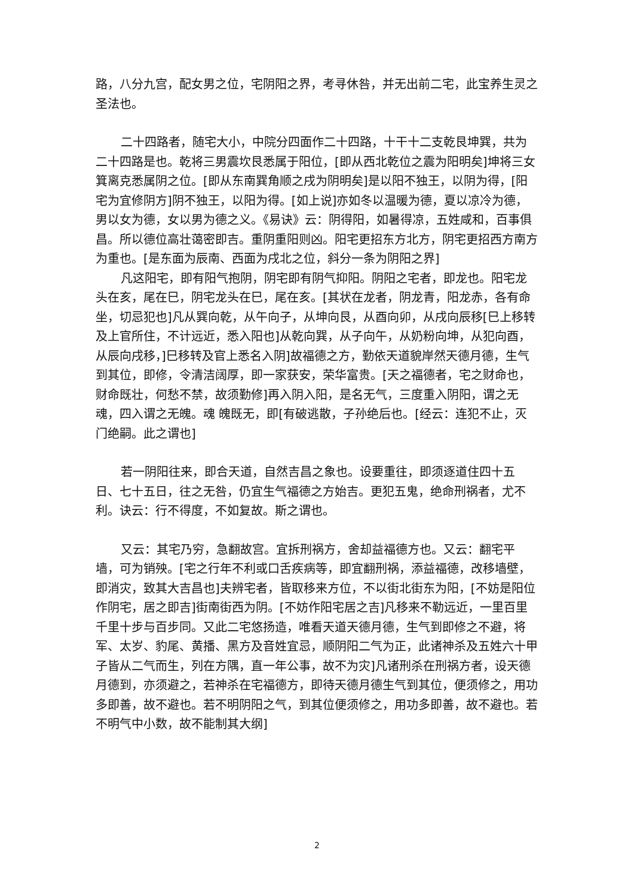路，八分九宫，配女男之位，宅阴阳之界，考寻休咎，并无出前二宅，此宝养生灵之圣法也。
二十四路者，随宅大小，中院分四面作二十四路，十干十二支乾艮坤巽，共为二十四路是也。乾将三男震坎艮悉属于阳位，[即从西北乾位之震为阳明矣]坤将三女箕离克悉属阴之位。[即从东南巽角顺之戌为阴明矣]是以阳不独王，以阴为得，[阳宅为宜修阴方]阴不独王，以阳为得。[如上说]亦如冬以温暖为德，夏以凉冷为德，男以女为德，女以男为德之义。《易诀》云：阴得阳，如暑得凉，五姓咸和，百事俱昌。所以德位高壮蔼密即吉。重阴重阳则凶。阳宅更招东方北方，阴宅更招西方南方为重也。[是东面为辰南、西面为戌北之位，斜分一条为阴阳之界]
凡这阳宅，即有阳气抱阴，阴宅即有阴气抑阳。阴阳之宅者，即龙也。阳宅龙头在亥，尾在巳，阴宅龙头在巳，尾在亥。[其状在龙者，阴龙青，阳龙赤，各有命坐，切忌犯也]凡从巽向乾，从午向子，从坤向艮，从酉向卯，从戌向辰移[巳上移转及上官所住，不计远近，悉入阳也]从乾向巽，从子向午，从奶粉向坤，从犯向酉，从辰向戌移，]巳移转及官上悉名入阴]故福德之方，勤依天道貌岸然天德月德，生气到其位，即修，令清洁阔厚，即一家获安，荣华富贵。[天之福德者，宅之财命也，财命既壮，何愁不禁，故须勤修]再入阴入阳，是名无气，三度重入阴阳，谓之无魂，四入谓之无魄。魂 魄既无，即[有破逃散，子孙绝后也。[经云：连犯不止，灭门绝嗣。此之谓也]
若一阴阳往来，即合天道，自然吉昌之象也。设要重往，即须逐道住四十五日、七十五日，往之无咎，仍宜生气福德之方始吉。更犯五鬼，绝命刑祸者，尤不利。诀云：行不得度，不如复故。斯之谓也。
又云：其宅乃穷，急翻故宫。宜拆刑祸方，舍却益福德方也。又云：翻宅平墙，可为销殃。[宅之行年不利或口舌疾病等，即宜翻刑祸，添益福德，改移墙壁，即消灾，致其大吉昌也]夫辨宅者，皆取移来方位，不以街北街东为阳，[不妨是阳位作阴宅，居之即吉]街南街西为阴。[不妨作阳宅居之吉]凡移来不勒远近，一里百里千里十步与百步同。又此二宅悠扬造，唯看天道天德月德，生气到即修之不避，将军、太岁、豹尾、黄播、黑方及音姓宜忌，顺阴阳二气为正，此诸神杀及五姓六十甲子皆从二气而生，列在方隅，直一年公事，故不为灾]凡诸刑杀在刑祸方者，设天德月德到，亦须避之，若神杀在宅福德方，即待天德月德生气到其位，便须修之，用功多即善，故不避也。若不明阴阳之气，到其位便须修之，用功多即善，故不避也。若不明气中小数，故不能制其大纲]
2